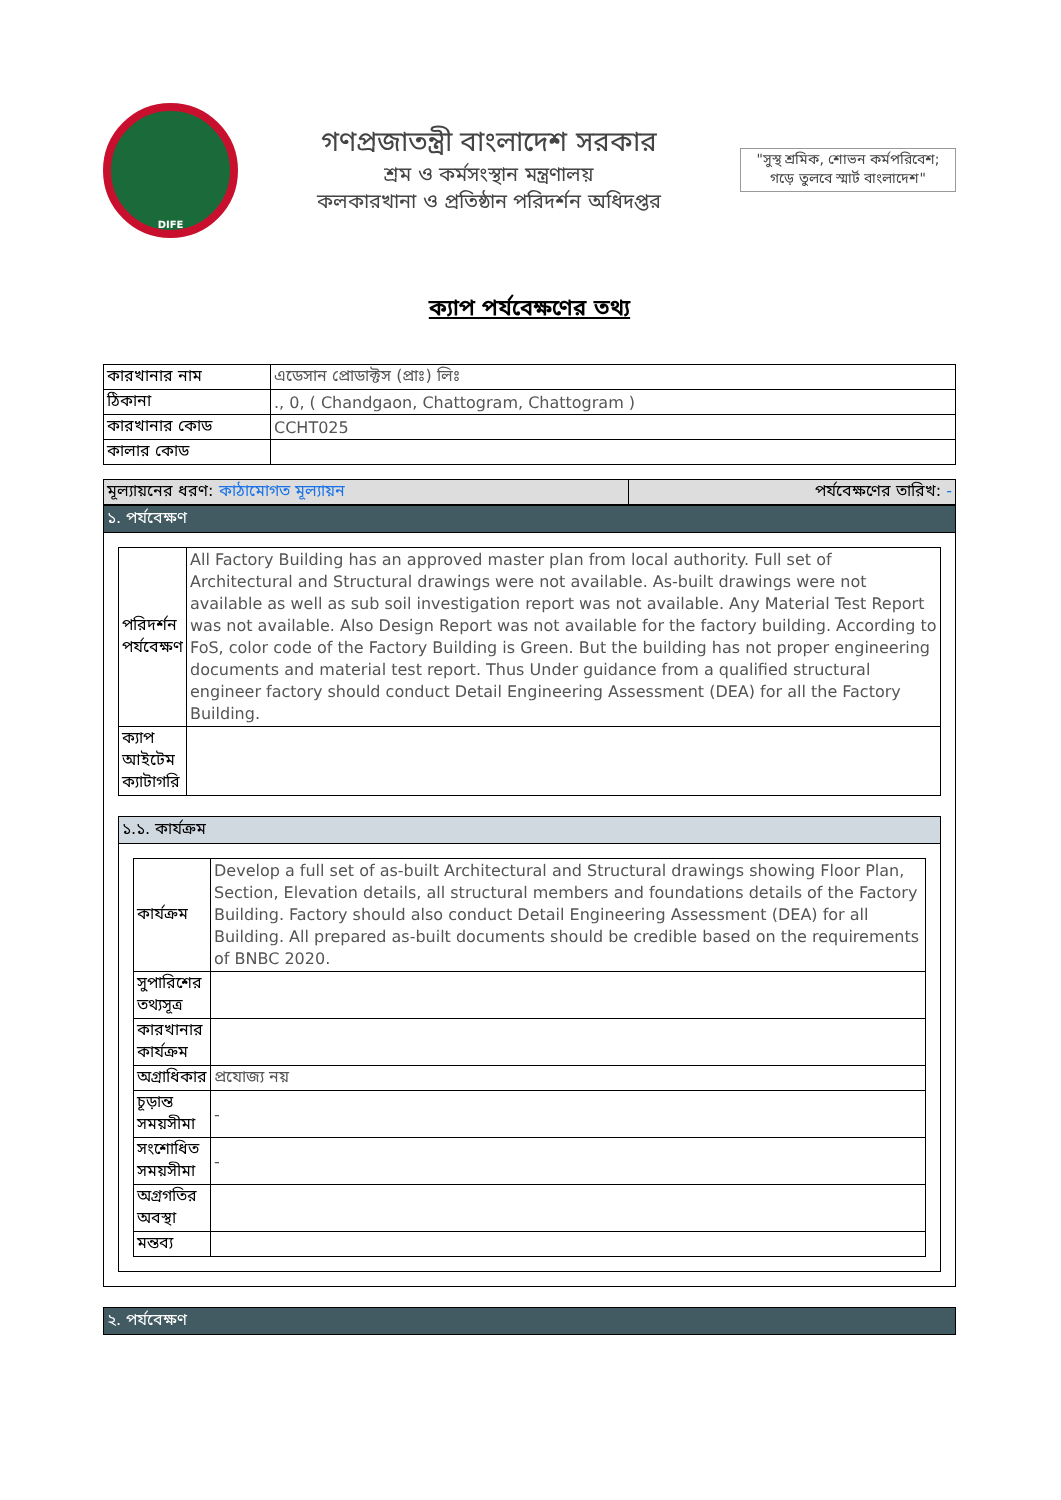DIFE
গণপ্রজাতন্ত্রী বাংলাদেশ সরকার
শ্রম ও কর্মসংস্থান মন্ত্রণালয়
কলকারখানা ও প্রতিষ্ঠান পরিদর্শন অধিদপ্তর
"সুস্থ শ্রমিক, শোভন কর্মপরিবেশ; গড়ে তুলবে স্মার্ট বাংলাদেশ"
ক্যাপ পর্যবেক্ষণের তথ্য
| কারখানার নাম | এডেসান প্রোডাক্টস (প্রাঃ) লিঃ |
| ঠিকানা | ., 0, ( Chandgaon, Chattogram, Chattogram ) |
| কারখানার কোড | CCHT025 |
| কালার কোড | |
| মূল্যায়নের ধরণ: কাঠামোগত মূল্যায়ন | পর্যবেক্ষণের তারিখ: - |
১. পর্যবেক্ষণ
| পরিদর্শন পর্যবেক্ষণ | All Factory Building has an approved master plan from local authority. Full set of Architectural and Structural drawings were not available. As-built drawings were not available as well as sub soil investigation report was not available. Any Material Test Report was not available. Also Design Report was not available for the factory building. According to FoS, color code of the Factory Building is Green. But the building has not proper engineering documents and material test report. Thus Under guidance from a qualified structural engineer factory should conduct Detail Engineering Assessment (DEA) for all the Factory Building. |
| ক্যাপ আইটেম ক্যাটাগরি | |
১.১. কার্যক্রম
| কার্যক্রম | Develop a full set of as-built Architectural and Structural drawings showing Floor Plan, Section, Elevation details, all structural members and foundations details of the Factory Building. Factory should also conduct Detail Engineering Assessment (DEA) for all Building. All prepared as-built documents should be credible based on the requirements of BNBC 2020. |
| সুপারিশের তথ্যসূত্র | |
| কারখানার কার্যক্রম | |
| অগ্রাধিকার | প্রযোজ্য নয় |
| চূড়ান্ত সময়সীমা | - |
| সংশোধিত সময়সীমা | - |
| অগ্রগতির অবস্থা | |
| মন্তব্য | |
২. পর্যবেক্ষণ